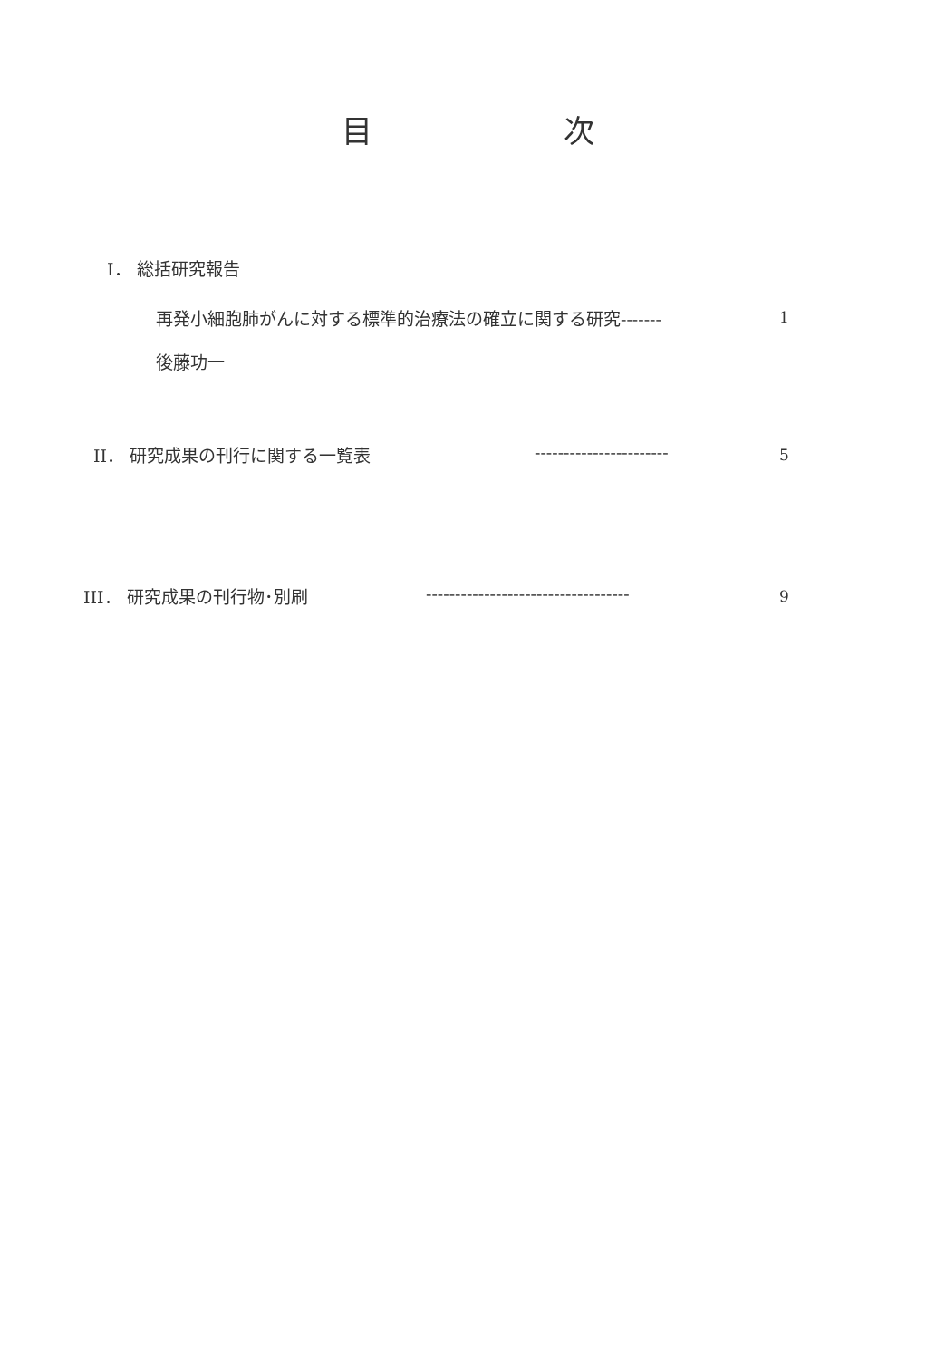目 次
I． 総括研究報告
再発小細胞肺がんに対する標準的治療法の確立に関する研究------- 1
後藤功一
II． 研究成果の刊行に関する一覧表 ----------------------- 5
III． 研究成果の刊行物･別刷 ----------------------------------- 9